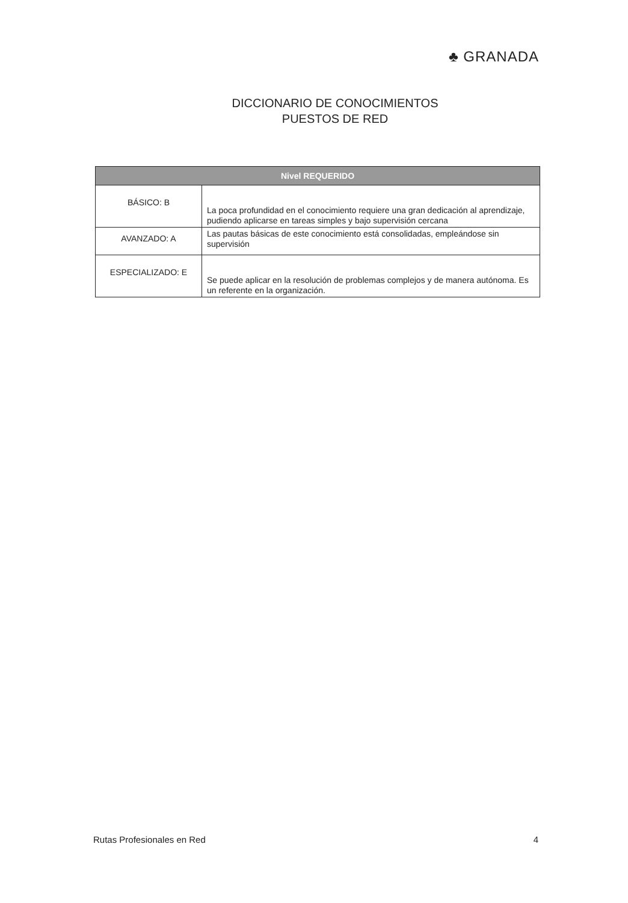♣ GRANADA
DICCIONARIO DE CONOCIMIENTOS
PUESTOS DE RED
| Nivel REQUERIDO | |
| --- | --- |
| BÁSICO: B | La poca profundidad en el conocimiento requiere una gran dedicación al aprendizaje, pudiendo aplicarse en tareas simples y bajo supervisión cercana |
| AVANZADO: A | Las pautas básicas de este conocimiento está consolidadas, empleándose sin supervisión |
| ESPECIALIZADO: E | Se puede aplicar en la resolución de problemas complejos y de manera autónoma. Es un referente en la organización. |
Rutas Profesionales en Red 4